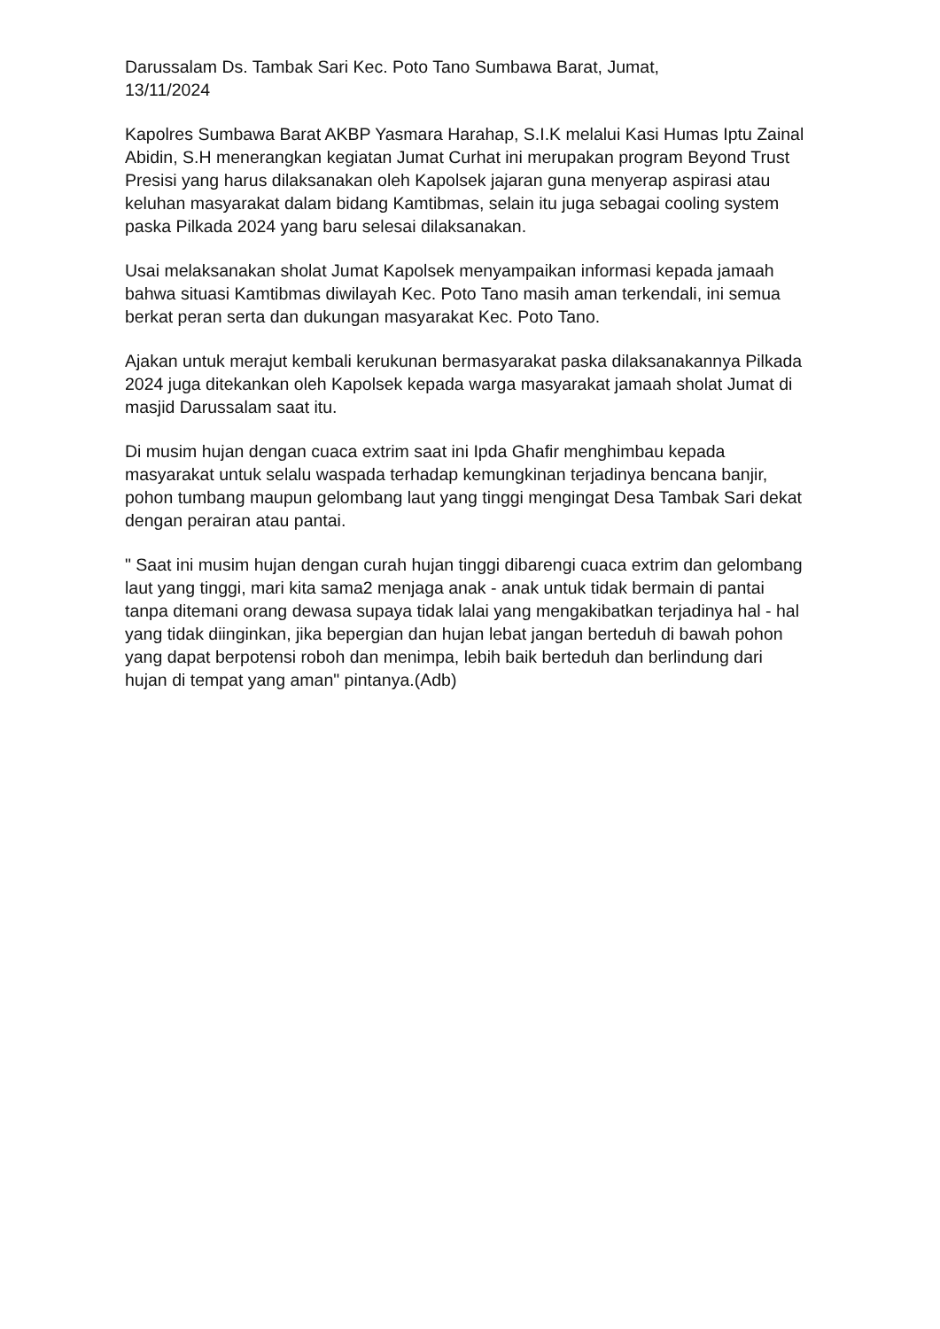Darussalam Ds. Tambak Sari Kec. Poto Tano Sumbawa Barat, Jumat,
13/11/2024
Kapolres Sumbawa Barat AKBP Yasmara Harahap, S.I.K melalui Kasi Humas Iptu Zainal Abidin, S.H menerangkan kegiatan Jumat Curhat ini merupakan program Beyond Trust Presisi yang harus dilaksanakan oleh Kapolsek jajaran guna menyerap aspirasi atau keluhan masyarakat dalam bidang Kamtibmas, selain itu juga sebagai cooling system paska Pilkada 2024 yang baru selesai dilaksanakan.
Usai melaksanakan sholat Jumat Kapolsek menyampaikan informasi kepada jamaah bahwa situasi Kamtibmas diwilayah Kec. Poto Tano masih aman terkendali, ini semua berkat peran serta dan dukungan masyarakat Kec. Poto Tano.
Ajakan untuk merajut kembali kerukunan bermasyarakat paska dilaksanakannya Pilkada 2024 juga ditekankan oleh Kapolsek kepada warga masyarakat jamaah sholat Jumat di masjid Darussalam saat itu.
Di musim hujan dengan cuaca extrim saat ini Ipda Ghafir menghimbau kepada masyarakat untuk selalu waspada terhadap kemungkinan terjadinya bencana banjir, pohon tumbang maupun gelombang laut yang tinggi mengingat Desa Tambak Sari dekat dengan perairan atau pantai.
" Saat ini musim hujan dengan curah hujan tinggi dibarengi cuaca extrim dan gelombang laut yang tinggi, mari kita sama2 menjaga anak - anak untuk tidak bermain di pantai tanpa ditemani orang dewasa supaya tidak lalai yang mengakibatkan terjadinya hal - hal yang tidak diinginkan, jika bepergian dan hujan lebat jangan berteduh di bawah pohon yang dapat berpotensi roboh dan menimpa, lebih baik berteduh dan berlindung dari hujan di tempat yang aman" pintanya.(Adb)